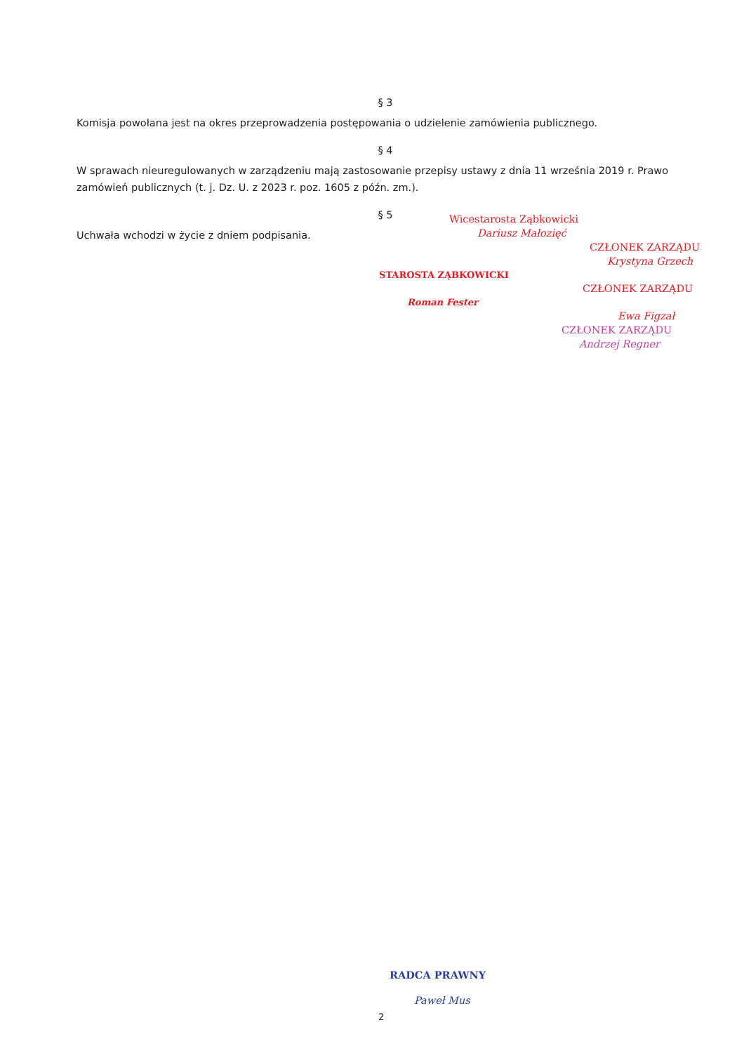§ 3
Komisja powołana jest na okres przeprowadzenia postępowania o udzielenie zamówienia publicznego.
§ 4
W sprawach nieuregulowanych w zarządzeniu mają zastosowanie przepisy ustawy z dnia 11 września 2019 r. Prawo zamówień publicznych (t. j. Dz. U. z 2023 r. poz. 1605 z późn. zm.).
§ 5
Uchwała wchodzi w życie z dniem podpisania.
Wicestarosta Ząbkowicki
Dariusz Małozięć
CZŁONEK ZARZĄDU
Krystyna Grzech
STAROSTA ZĄBKOWICKI
CZŁONEK ZARZĄDU
Roman Fester
Ewa Figzał
CZŁONEK ZARZĄDU
Andrzej Regner
RADCA PRAWNY
Paweł Mus
2